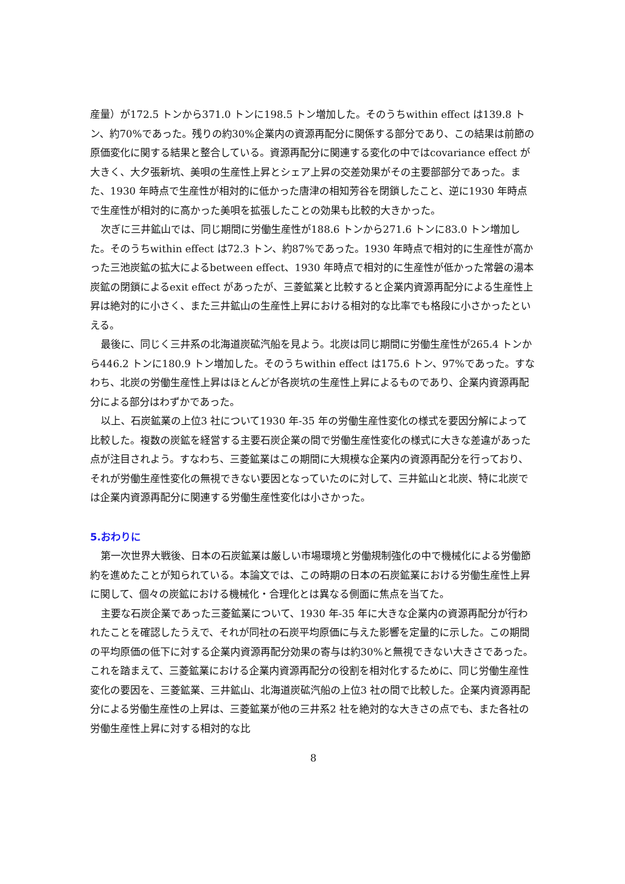産量）が172.5 トンから371.0 トンに198.5 トン増加した。そのうちwithin effect は139.8 トン、約70%であった。残りの約30%企業内の資源再配分に関係する部分であり、この結果は前節の原価変化に関する結果と整合している。資源再配分に関連する変化の中ではcovariance effect が大きく、大夕張新坑、美唄の生産性上昇とシェア上昇の交差効果がその主要部部分であった。また、1930 年時点で生産性が相対的に低かった唐津の相知芳谷を閉鎖したこと、逆に1930 年時点で生産性が相対的に高かった美唄を拡張したことの効果も比較的大きかった。
次ぎに三井鉱山では、同じ期間に労働生産性が188.6 トンから271.6 トンに83.0 トン増加した。そのうちwithin effect は72.3 トン、約87%であった。1930 年時点で相対的に生産性が高かった三池炭鉱の拡大によるbetween effect、1930 年時点で相対的に生産性が低かった常磐の湯本炭鉱の閉鎖によるexit effect があったが、三菱鉱業と比較すると企業内資源再配分による生産性上昇は絶対的に小さく、また三井鉱山の生産性上昇における相対的な比率でも格段に小さかったといえる。
最後に、同じく三井系の北海道炭砿汽船を見よう。北炭は同じ期間に労働生産性が265.4 トンから446.2 トンに180.9 トン増加した。そのうちwithin effect は175.6 トン、97%であった。すなわち、北炭の労働生産性上昇はほとんどが各炭坑の生産性上昇によるものであり、企業内資源再配分による部分はわずかであった。
以上、石炭鉱業の上位3 社について1930 年-35 年の労働生産性変化の様式を要因分解によって比較した。複数の炭鉱を経営する主要石炭企業の間で労働生産性変化の様式に大きな差違があった点が注目されよう。すなわち、三菱鉱業はこの期間に大規模な企業内の資源再配分を行っており、それが労働生産性変化の無視できない要因となっていたのに対して、三井鉱山と北炭、特に北炭では企業内資源再配分に関連する労働生産性変化は小さかった。
5.おわりに
第一次世界大戦後、日本の石炭鉱業は厳しい市場環境と労働規制強化の中で機械化による労働節約を進めたことが知られている。本論文では、この時期の日本の石炭鉱業における労働生産性上昇に関して、個々の炭鉱における機械化・合理化とは異なる側面に焦点を当てた。
主要な石炭企業であった三菱鉱業について、1930 年-35 年に大きな企業内の資源再配分が行われたことを確認したうえで、それが同社の石炭平均原価に与えた影響を定量的に示した。この期間の平均原価の低下に対する企業内資源再配分効果の寄与は約30%と無視できない大きさであった。これを踏まえて、三菱鉱業における企業内資源再配分の役割を相対化するために、同じ労働生産性変化の要因を、三菱鉱業、三井鉱山、北海道炭砿汽船の上位3 社の間で比較した。企業内資源再配分による労働生産性の上昇は、三菱鉱業が他の三井系2 社を絶対的な大きさの点でも、また各社の労働生産性上昇に対する相対的な比
8